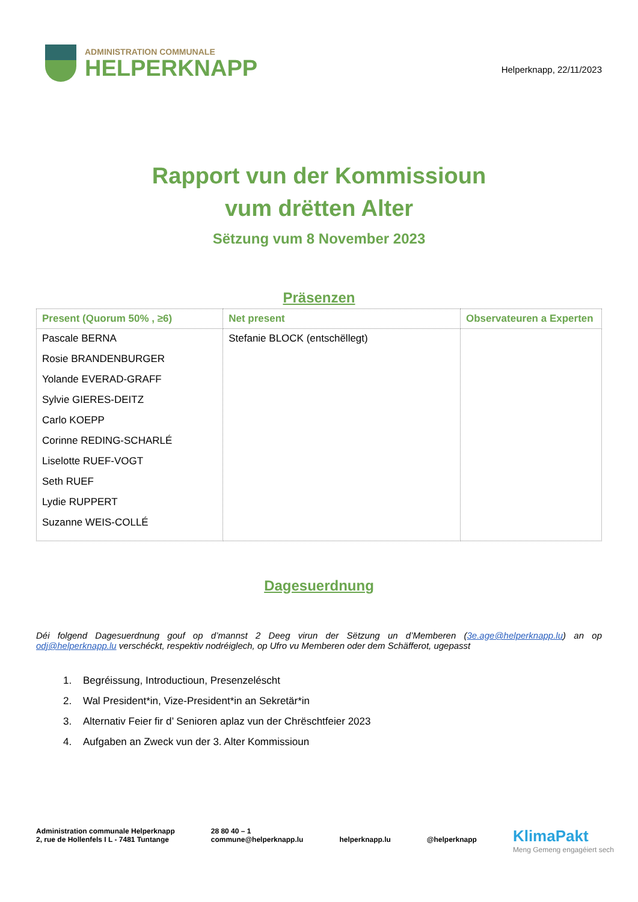ADMINISTRATION COMMUNALE
HELPERKNAPP
Helperknapp, 22/11/2023
Rapport vun der Kommissioun
vum drëtten Alter
Sëtzung vum 8 November 2023
Präsenzen
| Present (Quorum 50% , ≥6) | Net present | Observateuren a Experten |
| --- | --- | --- |
| Pascale BERNA Rosie BRANDENBURGER Yolande EVERAD-GRAFF Sylvie GIERES-DEITZ Carlo KOEPP Corinne REDING-SCHARLÉ Liselotte RUEF-VOGT Seth RUEF Lydie RUPPERT Suzanne WEIS-COLLÉ | Stefanie BLOCK (entschëllegt) | |
Dagesuerdnung
Déi folgend Dagesuerdnung gouf op d’mannst 2 Deeg virun der Sëtzung un d’Memberen (3e.age@helperknapp.lu) an op odj@helperknapp.lu verschéckt, respektiv nodréiglech, op Ufro vu Memberen oder dem Schäfferot, ugepasst
1. Begréissung, Introductioun, Presenzeléscht
2. Wal President*in, Vize-President*in an Sekretär*in
3. Alternativ Feier fir d’ Senioren aplaz vun der Chrëschtfeier 2023
4. Aufgaben an Zweck vun der 3. Alter Kommissioun
Administration communale Helperknapp
2, rue de Hollenfels I L - 7481 Tuntange
28 80 40 – 1
commune@helperknapp.lu
helperknapp.lu
@helperknapp
KlimaPakt
Meng Gemeng engagéiert sech